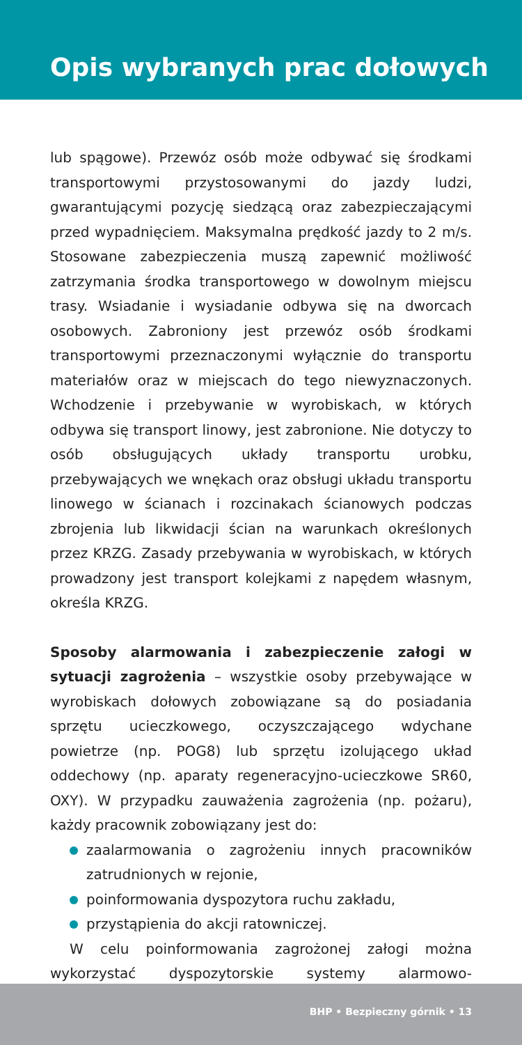Opis wybranych prac dołowych
lub spągowe). Przewóz osób może odbywać się środkami transportowymi przystosowanymi do jazdy ludzi, gwarantującymi pozycję siedzącą oraz zabezpieczającymi przed wypadnięciem. Maksymalna prędkość jazdy to 2 m/s. Stosowane zabezpieczenia muszą zapewnić możliwość zatrzymania środka transportowego w dowolnym miejscu trasy. Wsiadanie i wysiadanie odbywa się na dworcach osobowych. Zabroniony jest przewóz osób środkami transportowymi przeznaczonymi wyłącznie do transportu materiałów oraz w miejscach do tego niewyznaczonych. Wchodzenie i przebywanie w wyrobiskach, w których odbywa się transport linowy, jest zabronione. Nie dotyczy to osób obsługujących układy transportu urobku, przebywających we wnękach oraz obsługi układu transportu linowego w ścianach i rozcinakach ścianowych podczas zbrojenia lub likwidacji ścian na warunkach określonych przez KRZG. Zasady przebywania w wyrobiskach, w których prowadzony jest transport kolejkami z napędem własnym, określa KRZG.
Sposoby alarmowania i zabezpieczenie załogi w sytuacji zagrożenia – wszystkie osoby przebywające w wyrobiskach dołowych zobowiązane są do posiadania sprzętu ucieczkowego, oczyszczającego wdychane powietrze (np. POG8) lub sprzętu izolującego układ oddechowy (np. aparaty regeneracyjno-ucieczkowe SR60, OXY). W przypadku zauważenia zagrożenia (np. pożaru), każdy pracownik zobowiązany jest do:
zaalarmowania o zagrożeniu innych pracowników zatrudnionych w rejonie,
poinformowania dyspozytora ruchu zakładu,
przystąpienia do akcji ratowniczej.
W celu poinformowania zagrożonej załogi można wykorzystać dyspozytorskie systemy alarmowo-rozgłoszeniowe,
BHP • Bezpieczny górnik • 13